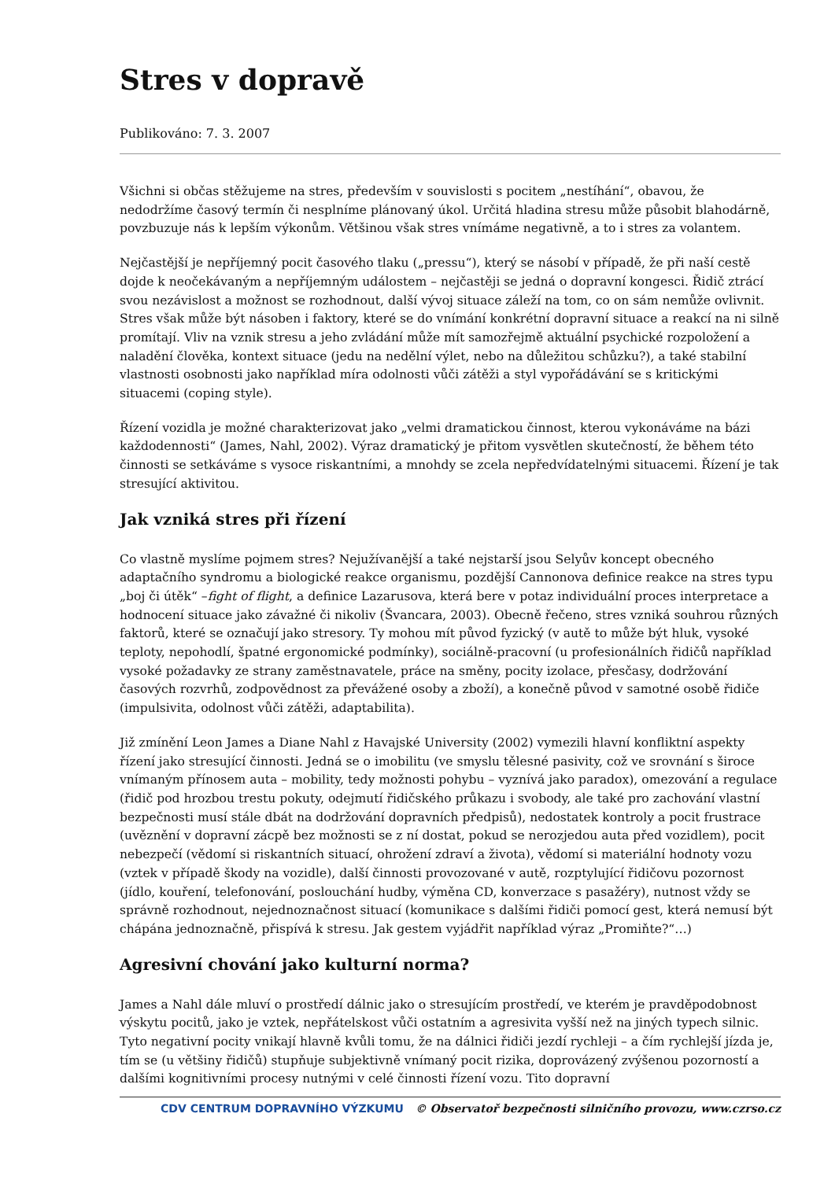Stres v dopravě
Publikováno: 7. 3. 2007
Všichni si občas stěžujeme na stres, především v souvislosti s pocitem „nestíhání“, obavou, že nedodržíme časový termín či nesplníme plánovaný úkol. Určitá hladina stresu může působit blahodárně, povzbuzuje nás k lepším výkonům. Většinou však stres vnímáme negativně, a to i stres za volantem.
Nejčastější je nepříjemný pocit časového tlaku („pressu“), který se násobí v případě, že při naší cestě dojde k neočekávaným a nepříjemným událostem – nejčastěji se jedná o dopravní kongesci. Řidič ztrácí svou nezávislost a možnost se rozhodnout, další vývoj situace záleží na tom, co on sám nemůže ovlivnit. Stres však může být násoben i faktory, které se do vnímání konkrétní dopravní situace a reakcí na ni silně promítají. Vliv na vznik stresu a jeho zvládání může mít samozřejmě aktuální psychické rozpoložení a naladění člověka, kontext situace (jedu na nedělní výlet, nebo na důležitou schůzku?), a také stabilní vlastnosti osobnosti jako například míra odolnosti vůči zátěži a styl vypořádávání se s kritickými situacemi (coping style).
Řízení vozidla je možné charakterizovat jako „velmi dramatickou činnost, kterou vykonáváme na bázi každodennosti“ (James, Nahl, 2002). Výraz dramatický je přitom vysvětlen skutečností, že během této činnosti se setkáváme s vysoce riskantními, a mnohdy se zcela nepředvídatelnými situacemi. Řízení je tak stresující aktivitou.
Jak vzniká stres při řízení
Co vlastně myslíme pojmem stres? Nejužívanější a také nejstarší jsou Selyův koncept obecného adaptačního syndromu a biologické reakce organismu, pozdější Cannonova definice reakce na stres typu „boj či útěk“ –fight of flight, a definice Lazarusova, která bere v potaz individuální proces interpretace a hodnocení situace jako závažné či nikoliv (Švancara, 2003). Obecně řečeno, stres vzniká souhrou různých faktorů, které se označují jako stresory. Ty mohou mít původ fyzický (v autě to může být hluk, vysoké teploty, nepohodlí, špatné ergonomické podmínky), sociálně-pracovní (u profesionálních řidičů například vysoké požadavky ze strany zaměstnavatele, práce na směny, pocity izolace, přesčasy, dodržování časových rozvrhů, zodpovědnost za převážené osoby a zboží), a konečně původ v samotné osobě řidiče (impulsivita, odolnost vůči zátěži, adaptabilita).
Již zmínění Leon James a Diane Nahl z Havajské University (2002) vymezili hlavní konfliktní aspekty řízení jako stresující činnosti. Jedná se o imobilitu (ve smyslu tělesné pasivity, což ve srovnání s široce vnímaným přínosem auta – mobility, tedy možnosti pohybu – vyznívá jako paradox), omezování a regulace (řidič pod hrozbou trestu pokuty, odejmutí řidičského průkazu i svobody, ale také pro zachování vlastní bezpečnosti musí stále dbát na dodržování dopravních předpisů), nedostatek kontroly a pocit frustrace (uvěznění v dopravní zácpě bez možnosti se z ní dostat, pokud se nerozjedou auta před vozidlem), pocit nebezpečí (vědomí si riskantních situací, ohrožení zdraví a života), vědomí si materiální hodnoty vozu (vztek v případě škody na vozidle), další činnosti provozované v autě, rozptylující řidičovu pozornost (jídlo, kouření, telefonování, poslouchání hudby, výměna CD, konverzace s pasažéry), nutnost vždy se správně rozhodnout, nejednoznačnost situací (komunikace s dalšími řidiči pomocí gest, která nemusí být chápána jednoznačně, přispívá k stresu. Jak gestem vyjádřit například výraz „Promiňte?“…)
Agresivní chování jako kulturní norma?
James a Nahl dále mluví o prostředí dálnic jako o stresujícím prostředí, ve kterém je pravděpodobnost výskytu pocitů, jako je vztek, nepřátelskost vůči ostatním a agresivita vyšší než na jiných typech silnic. Tyto negativní pocity vnikají hlavně kvůli tomu, že na dálnici řidiči jezdí rychleji – a čím rychlejší jízda je, tím se (u většiny řidičů) stupňuje subjektivně vnímaný pocit rizika, doprovázený zvýšenou pozorností a dalšími kognitivními procesy nutnými v celé činnosti řízení vozu. Tito dopravní
CDV CENTRUM DOPRAVNÍHO VÝZKUMU © Observatoř bezpečnosti silničního provozu, www.czrso.cz